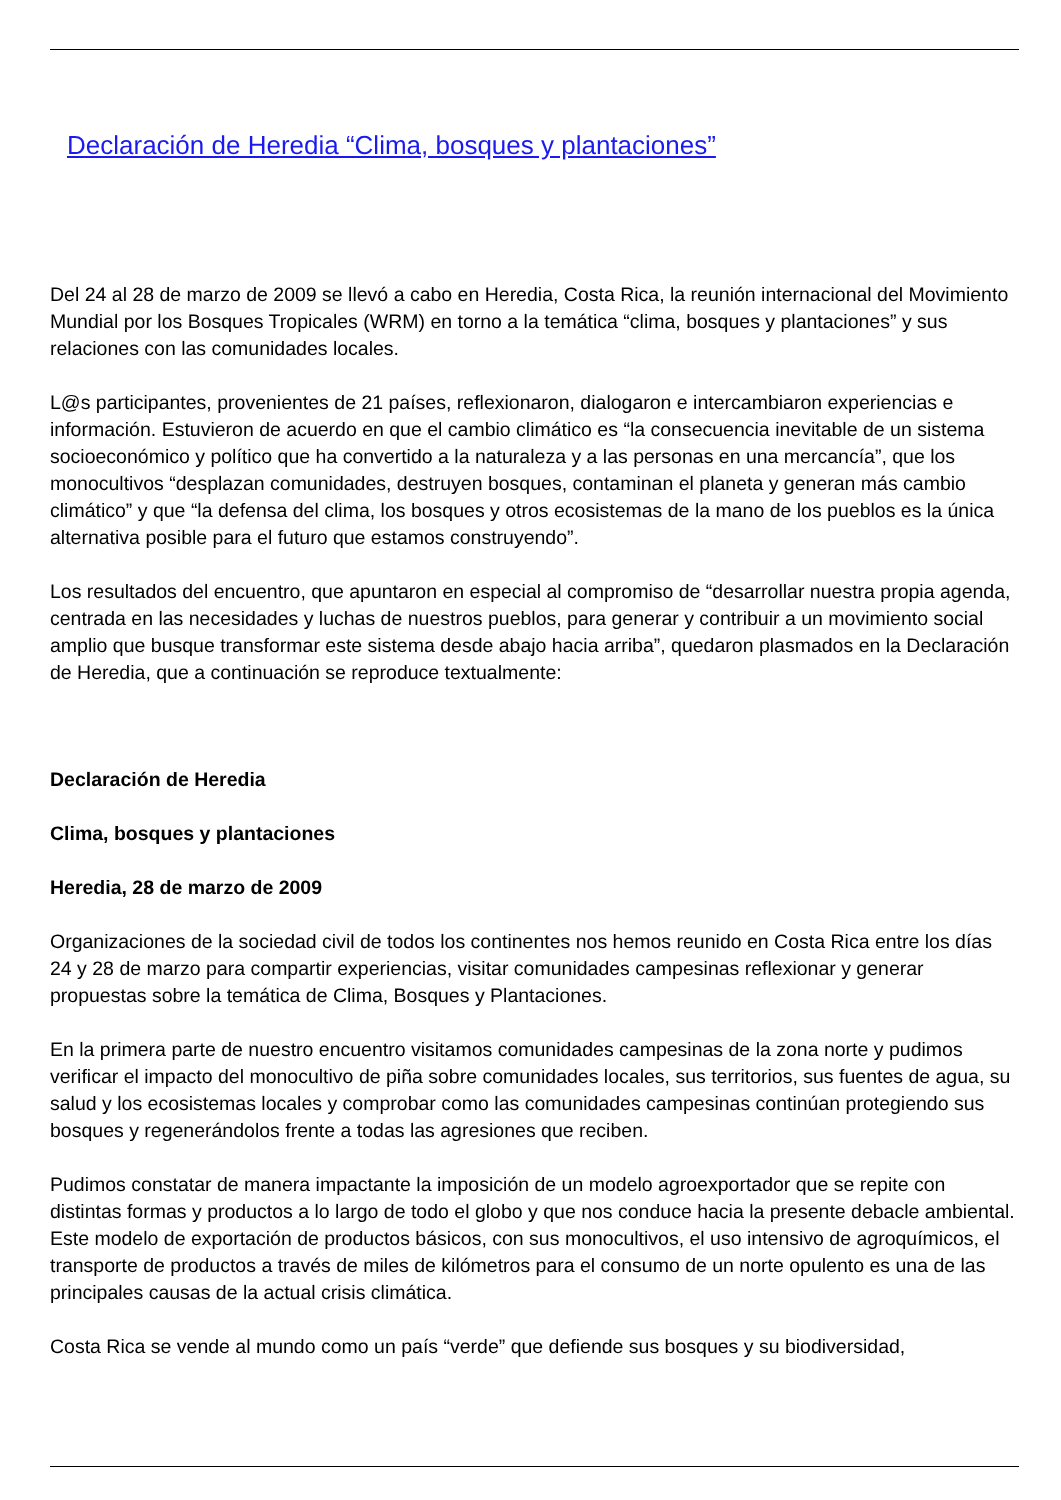Declaración de Heredia “Clima, bosques y plantaciones”
Del 24 al 28 de marzo de 2009 se llevó a cabo en Heredia, Costa Rica, la reunión internacional del Movimiento Mundial por los Bosques Tropicales (WRM) en torno a la temática “clima, bosques y plantaciones” y sus relaciones con las comunidades locales.
L@s participantes, provenientes de 21 países, reflexionaron, dialogaron e intercambiaron experiencias e información. Estuvieron de acuerdo en que el cambio climático es “la consecuencia inevitable de un sistema socioeconómico y político que ha convertido a la naturaleza y a las personas en una mercancía”, que los monocultivos “desplazan comunidades, destruyen bosques, contaminan el planeta y generan más cambio climático” y que “la defensa del clima, los bosques y otros ecosistemas de la mano de los pueblos es la única alternativa posible para el futuro que estamos construyendo”.
Los resultados del encuentro, que apuntaron en especial al compromiso de “desarrollar nuestra propia agenda, centrada en las necesidades y luchas de nuestros pueblos, para generar y contribuir a un movimiento social amplio que busque transformar este sistema desde abajo hacia arriba”, quedaron plasmados en la Declaración de Heredia, que a continuación se reproduce textualmente:
Declaración de Heredia
Clima, bosques y plantaciones
Heredia, 28 de marzo de 2009
Organizaciones de la sociedad civil de todos los continentes nos hemos reunido en Costa Rica entre los días 24 y 28 de marzo para compartir experiencias, visitar comunidades campesinas reflexionar y generar propuestas sobre la temática de Clima, Bosques y Plantaciones.
En la primera parte de nuestro encuentro visitamos comunidades campesinas de la zona norte y pudimos verificar el impacto del monocultivo de piña sobre comunidades locales, sus territorios, sus fuentes de agua, su salud y los ecosistemas locales y comprobar como las comunidades campesinas continúan protegiendo sus bosques y regenerándolos frente a todas las agresiones que reciben.
Pudimos constatar de manera impactante la imposición de un modelo agroexportador que se repite con distintas formas y productos a lo largo de todo el globo y que nos conduce hacia la presente debacle ambiental. Este modelo de exportación de productos básicos, con sus monocultivos, el uso intensivo de agroquímicos, el transporte de productos a través de miles de kilómetros para el consumo de un norte opulento es una de las principales causas de la actual crisis climática.
Costa Rica se vende al mundo como un país “verde” que defiende sus bosques y su biodiversidad,